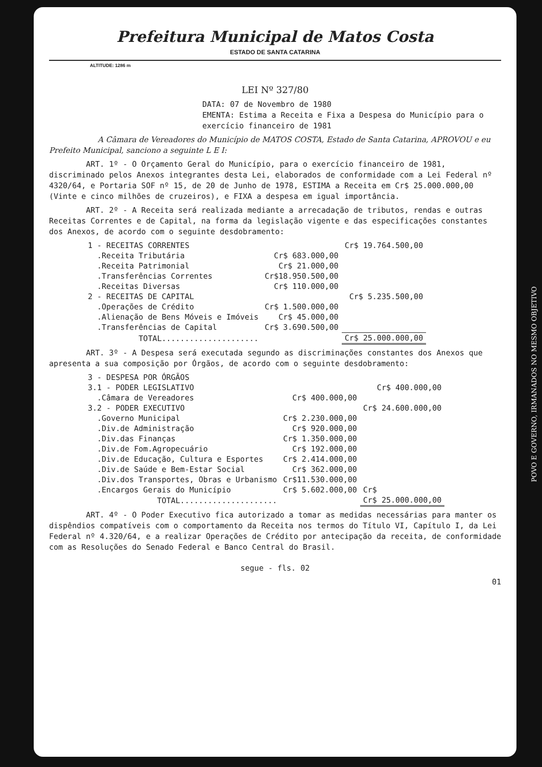Prefeitura Municipal de Matos Costa
ESTADO DE SANTA CATARINA
ALTITUDE: 1286 m
LEI Nº 327/80
DATA: 07 de Novembro de 1980
EMENTA: Estima a Receita e Fixa a Despesa do Município para o exercício financeiro de 1981
A Câmara de Vereadores do Município de MATOS COSTA, Estado de Santa Catarina, APROVOU e eu Prefeito Municipal, sanciono a seguinte L E I:
ART. 1º - O Orçamento Geral do Município, para o exercício financeiro de 1981, discriminado pelos Anexos integrantes desta Lei, elaborados de conformidade com a Lei Federal nº 4320/64, e Portaria SOF nº 15, de 20 de Junho de 1978, ESTIMA a Receita em Cr$ 25.000.000,00 (Vinte e cinco milhões de cruzeiros), e FIXA a despesa em igual importância.
ART. 2º - A Receita será realizada mediante a arrecadação de tributos, rendas e outras Receitas Correntes e de Capital, na forma da legislação vigente e das especificações constantes dos Anexos, de acordo com o seguinte desdobramento:
| 1 - RECEITAS CORRENTES | | Cr$ 19.764.500,00 |
| .Receita Tributária | Cr$ 683.000,00 | |
| .Receita Patrimonial | Cr$ 21.000,00 | |
| .Transferências Correntes | Cr$18.950.500,00 | |
| .Receitas Diversas | Cr$ 110.000,00 | |
| 2 - RECEITAS DE CAPITAL | | Cr$ 5.235.500,00 |
| .Operações de Crédito | Cr$ 1.500.000,00 | |
| .Alienação de Bens Móveis e Imóveis | Cr$ 45.000,00 | |
| .Transferências de Capital | Cr$ 3.690.500,00 | |
| TOTAL..................... | | Cr$ 25.000.000,00 |
ART. 3º - A Despesa será executada segundo as discriminações constantes dos Anexos que apresenta a sua composição por Órgãos, de acordo com o seguinte desdobramento:
| 3 - DESPESA POR ÓRGÃOS | | |
| 3.1 - PODER LEGISLATIVO | | Cr$ 400.000,00 |
| .Câmara de Vereadores | Cr$ 400.000,00 | |
| 3.2 - PODER EXECUTIVO | | Cr$ 24.600.000,00 |
| .Governo Municipal | Cr$ 2.230.000,00 | |
| .Div.de Administração | Cr$ 920.000,00 | |
| .Div.das Finanças | Cr$ 1.350.000,00 | |
| .Div.de Fom.Agropecuário | Cr$ 192.000,00 | |
| .Div.de Educação, Cultura e Esportes | Cr$ 2.414.000,00 | |
| .Div.de Saúde e Bem-Estar Social | Cr$ 362.000,00 | |
| .Div.dos Transportes, Obras e Urbanismo | Cr$11.530.000,00 | |
| .Encargos Gerais do Município | Cr$ 5.602.000,00 | Cr$ |
| TOTAL..................... | | Cr$ 25.000.000,00 |
ART. 4º - O Poder Executivo fica autorizado a tomar as medidas necessárias para manter os dispêndios compatíveis com o comportamento da Receita nos termos do Título VI, Capítulo I, da Lei Federal nº 4.320/64, e a realizar Operações de Crédito por antecipação da receita, de conformidade com as Resoluções do Senado Federal e Banco Central do Brasil.
segue - fls. 02
01
POVO E GOVERNO, IRMANADOS NO MESMO OBJETIVO